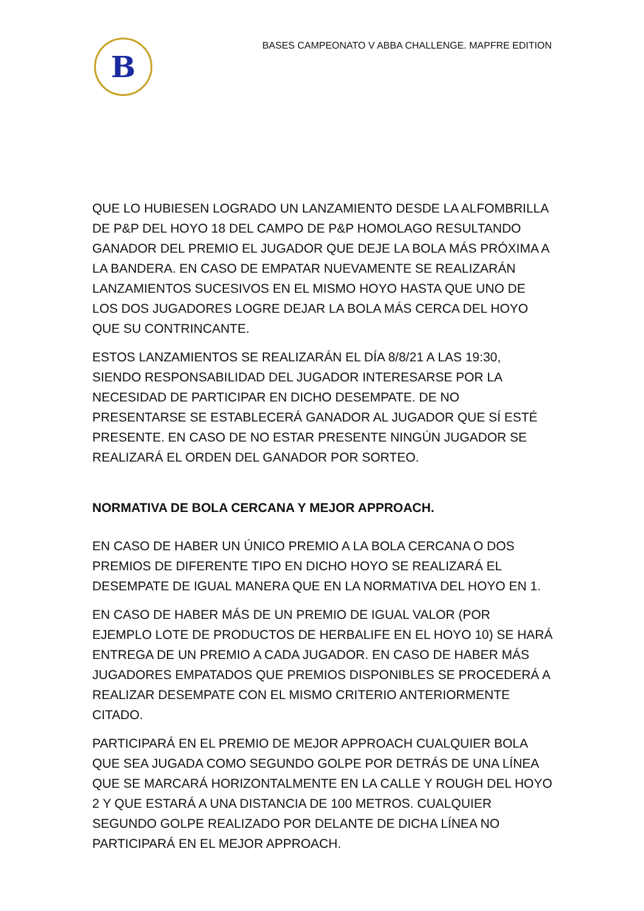B
BASES CAMPEONATO V ABBA CHALLENGE. MAPFRE EDITION
QUE LO HUBIESEN LOGRADO UN LANZAMIENTO DESDE LA ALFOMBRILLA DE P&P DEL HOYO 18 DEL CAMPO DE P&P HOMOLAGO RESULTANDO GANADOR DEL PREMIO EL JUGADOR QUE DEJE LA BOLA MÁS PRÓXIMA A LA BANDERA. EN CASO DE EMPATAR NUEVAMENTE SE REALIZARÁN LANZAMIENTOS SUCESIVOS EN EL MISMO HOYO HASTA QUE UNO DE LOS DOS JUGADORES LOGRE DEJAR LA BOLA MÁS CERCA DEL HOYO QUE SU CONTRINCANTE.
ESTOS LANZAMIENTOS SE REALIZARÁN EL DÍA 8/8/21 A LAS 19:30, SIENDO RESPONSABILIDAD DEL JUGADOR INTERESARSE POR LA NECESIDAD DE PARTICIPAR EN DICHO DESEMPATE. DE NO PRESENTARSE SE ESTABLECERÁ GANADOR AL JUGADOR QUE SÍ ESTÉ PRESENTE. EN CASO DE NO ESTAR PRESENTE NINGÚN JUGADOR SE REALIZARÁ EL ORDEN DEL GANADOR POR SORTEO.
NORMATIVA DE BOLA CERCANA Y MEJOR APPROACH.
EN CASO DE HABER UN ÚNICO PREMIO A LA BOLA CERCANA O DOS PREMIOS DE DIFERENTE TIPO EN DICHO HOYO SE REALIZARÁ EL DESEMPATE DE IGUAL MANERA QUE EN LA NORMATIVA DEL HOYO EN 1.
EN CASO DE HABER MÁS DE UN PREMIO DE IGUAL VALOR (POR EJEMPLO LOTE DE PRODUCTOS DE HERBALIFE EN EL HOYO 10) SE HARÁ ENTREGA DE UN PREMIO A CADA JUGADOR. EN CASO DE HABER MÁS JUGADORES EMPATADOS QUE PREMIOS DISPONIBLES SE PROCEDERÁ A REALIZAR DESEMPATE CON EL MISMO CRITERIO ANTERIORMENTE CITADO.
PARTICIPARÁ EN EL PREMIO DE MEJOR APPROACH CUALQUIER BOLA QUE SEA JUGADA COMO SEGUNDO GOLPE POR DETRÁS DE UNA LÍNEA QUE SE MARCARÁ HORIZONTALMENTE EN LA CALLE Y ROUGH DEL HOYO 2 Y QUE ESTARÁ A UNA DISTANCIA DE 100 METROS. CUALQUIER SEGUNDO GOLPE REALIZADO POR DELANTE DE DICHA LÍNEA NO PARTICIPARÁ EN EL MEJOR APPROACH.